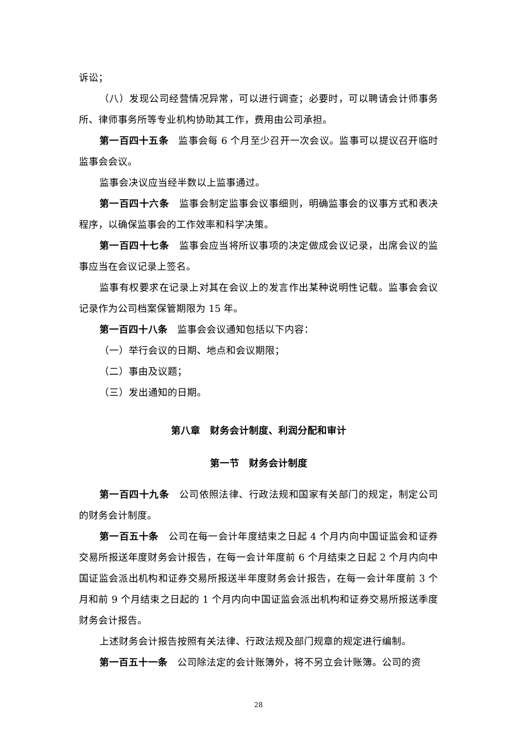诉讼；
（八）发现公司经营情况异常，可以进行调查；必要时，可以聘请会计师事务所、律师事务所等专业机构协助其工作，费用由公司承担。
第一百四十五条　监事会每 6 个月至少召开一次会议。监事可以提议召开临时监事会会议。
监事会决议应当经半数以上监事通过。
第一百四十六条　监事会制定监事会议事细则，明确监事会的议事方式和表决程序，以确保监事会的工作效率和科学决策。
第一百四十七条　监事会应当将所议事项的决定做成会议记录，出席会议的监事应当在会议记录上签名。
监事有权要求在记录上对其在会议上的发言作出某种说明性记载。监事会会议记录作为公司档案保管期限为 15 年。
第一百四十八条　监事会会议通知包括以下内容：
（一）举行会议的日期、地点和会议期限；
（二）事由及议题；
（三）发出通知的日期。
第八章　财务会计制度、利润分配和审计
第一节　财务会计制度
第一百四十九条　公司依照法律、行政法规和国家有关部门的规定，制定公司的财务会计制度。
第一百五十条　公司在每一会计年度结束之日起 4 个月内向中国证监会和证券交易所报送年度财务会计报告，在每一会计年度前 6 个月结束之日起 2 个月内向中国证监会派出机构和证券交易所报送半年度财务会计报告，在每一会计年度前 3 个月和前 9 个月结束之日起的 1 个月内向中国证监会派出机构和证券交易所报送季度财务会计报告。
上述财务会计报告按照有关法律、行政法规及部门规章的规定进行编制。
第一百五十一条　公司除法定的会计账簿外，将不另立会计账簿。公司的资
28